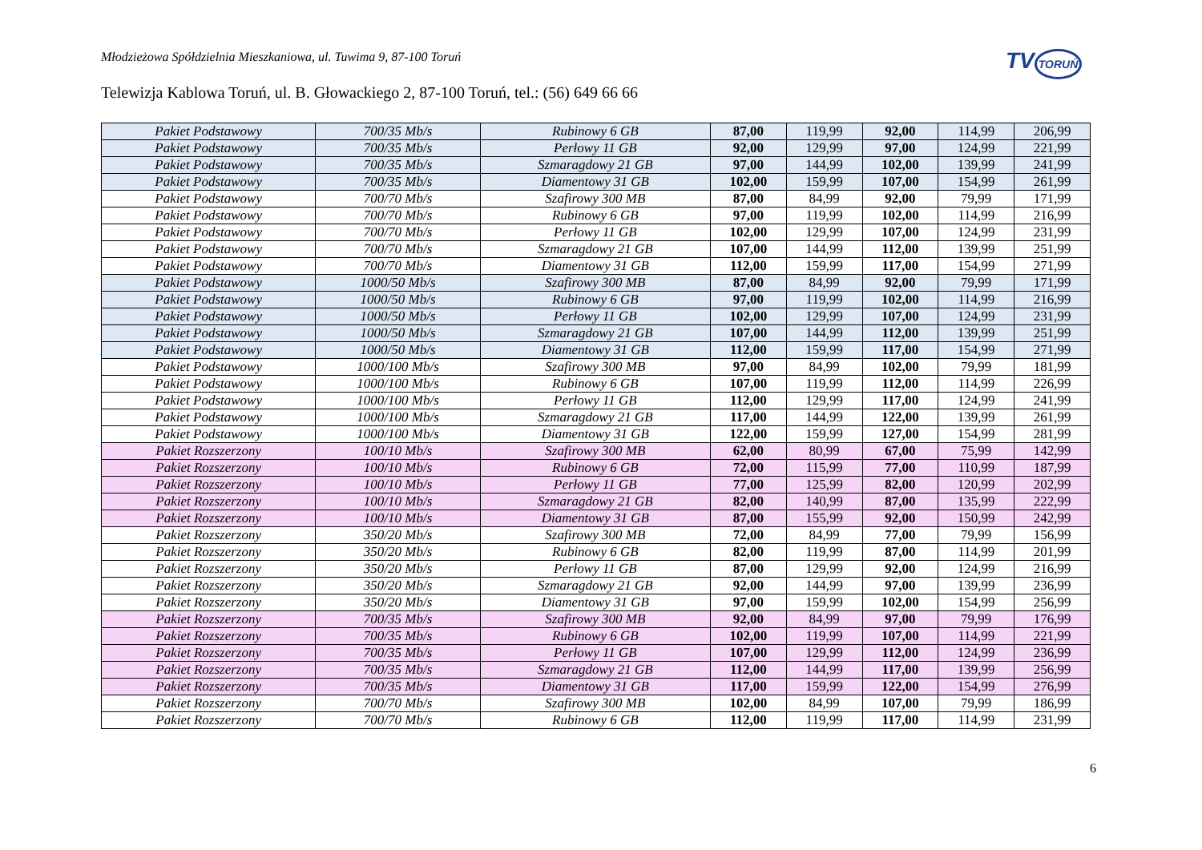Młodzieżowa Spółdzielnia Mieszkaniowa, ul. Tuwima 9, 87-100 Toruń
TVTORUŃ
Telewizja Kablowa Toruń, ul. B. Głowackiego 2, 87-100 Toruń, tel.: (56) 649 66 66
| Pakiet Podstawowy | 700/35 Mb/s | Rubinowy 6 GB | 87,00 | 119,99 | 92,00 | 114,99 | 206,99 |
| Pakiet Podstawowy | 700/35 Mb/s | Perłowy 11 GB | 92,00 | 129,99 | 97,00 | 124,99 | 221,99 |
| Pakiet Podstawowy | 700/35 Mb/s | Szmaragdowy 21 GB | 97,00 | 144,99 | 102,00 | 139,99 | 241,99 |
| Pakiet Podstawowy | 700/35 Mb/s | Diamentowy 31 GB | 102,00 | 159,99 | 107,00 | 154,99 | 261,99 |
| Pakiet Podstawowy | 700/70 Mb/s | Szafirowy 300 MB | 87,00 | 84,99 | 92,00 | 79,99 | 171,99 |
| Pakiet Podstawowy | 700/70 Mb/s | Rubinowy 6 GB | 97,00 | 119,99 | 102,00 | 114,99 | 216,99 |
| Pakiet Podstawowy | 700/70 Mb/s | Perłowy 11 GB | 102,00 | 129,99 | 107,00 | 124,99 | 231,99 |
| Pakiet Podstawowy | 700/70 Mb/s | Szmaragdowy 21 GB | 107,00 | 144,99 | 112,00 | 139,99 | 251,99 |
| Pakiet Podstawowy | 700/70 Mb/s | Diamentowy 31 GB | 112,00 | 159,99 | 117,00 | 154,99 | 271,99 |
| Pakiet Podstawowy | 1000/50 Mb/s | Szafirowy 300 MB | 87,00 | 84,99 | 92,00 | 79,99 | 171,99 |
| Pakiet Podstawowy | 1000/50 Mb/s | Rubinowy 6 GB | 97,00 | 119,99 | 102,00 | 114,99 | 216,99 |
| Pakiet Podstawowy | 1000/50 Mb/s | Perłowy 11 GB | 102,00 | 129,99 | 107,00 | 124,99 | 231,99 |
| Pakiet Podstawowy | 1000/50 Mb/s | Szmaragdowy 21 GB | 107,00 | 144,99 | 112,00 | 139,99 | 251,99 |
| Pakiet Podstawowy | 1000/50 Mb/s | Diamentowy 31 GB | 112,00 | 159,99 | 117,00 | 154,99 | 271,99 |
| Pakiet Podstawowy | 1000/100 Mb/s | Szafirowy 300 MB | 97,00 | 84,99 | 102,00 | 79,99 | 181,99 |
| Pakiet Podstawowy | 1000/100 Mb/s | Rubinowy 6 GB | 107,00 | 119,99 | 112,00 | 114,99 | 226,99 |
| Pakiet Podstawowy | 1000/100 Mb/s | Perłowy 11 GB | 112,00 | 129,99 | 117,00 | 124,99 | 241,99 |
| Pakiet Podstawowy | 1000/100 Mb/s | Szmaragdowy 21 GB | 117,00 | 144,99 | 122,00 | 139,99 | 261,99 |
| Pakiet Podstawowy | 1000/100 Mb/s | Diamentowy 31 GB | 122,00 | 159,99 | 127,00 | 154,99 | 281,99 |
| Pakiet Rozszerzony | 100/10 Mb/s | Szafirowy 300 MB | 62,00 | 80,99 | 67,00 | 75,99 | 142,99 |
| Pakiet Rozszerzony | 100/10 Mb/s | Rubinowy 6 GB | 72,00 | 115,99 | 77,00 | 110,99 | 187,99 |
| Pakiet Rozszerzony | 100/10 Mb/s | Perłowy 11 GB | 77,00 | 125,99 | 82,00 | 120,99 | 202,99 |
| Pakiet Rozszerzony | 100/10 Mb/s | Szmaragdowy 21 GB | 82,00 | 140,99 | 87,00 | 135,99 | 222,99 |
| Pakiet Rozszerzony | 100/10 Mb/s | Diamentowy 31 GB | 87,00 | 155,99 | 92,00 | 150,99 | 242,99 |
| Pakiet Rozszerzony | 350/20 Mb/s | Szafirowy 300 MB | 72,00 | 84,99 | 77,00 | 79,99 | 156,99 |
| Pakiet Rozszerzony | 350/20 Mb/s | Rubinowy 6 GB | 82,00 | 119,99 | 87,00 | 114,99 | 201,99 |
| Pakiet Rozszerzony | 350/20 Mb/s | Perłowy 11 GB | 87,00 | 129,99 | 92,00 | 124,99 | 216,99 |
| Pakiet Rozszerzony | 350/20 Mb/s | Szmaragdowy 21 GB | 92,00 | 144,99 | 97,00 | 139,99 | 236,99 |
| Pakiet Rozszerzony | 350/20 Mb/s | Diamentowy 31 GB | 97,00 | 159,99 | 102,00 | 154,99 | 256,99 |
| Pakiet Rozszerzony | 700/35 Mb/s | Szafirowy 300 MB | 92,00 | 84,99 | 97,00 | 79,99 | 176,99 |
| Pakiet Rozszerzony | 700/35 Mb/s | Rubinowy 6 GB | 102,00 | 119,99 | 107,00 | 114,99 | 221,99 |
| Pakiet Rozszerzony | 700/35 Mb/s | Perłowy 11 GB | 107,00 | 129,99 | 112,00 | 124,99 | 236,99 |
| Pakiet Rozszerzony | 700/35 Mb/s | Szmaragdowy 21 GB | 112,00 | 144,99 | 117,00 | 139,99 | 256,99 |
| Pakiet Rozszerzony | 700/35 Mb/s | Diamentowy 31 GB | 117,00 | 159,99 | 122,00 | 154,99 | 276,99 |
| Pakiet Rozszerzony | 700/70 Mb/s | Szafirowy 300 MB | 102,00 | 84,99 | 107,00 | 79,99 | 186,99 |
| Pakiet Rozszerzony | 700/70 Mb/s | Rubinowy 6 GB | 112,00 | 119,99 | 117,00 | 114,99 | 231,99 |
6